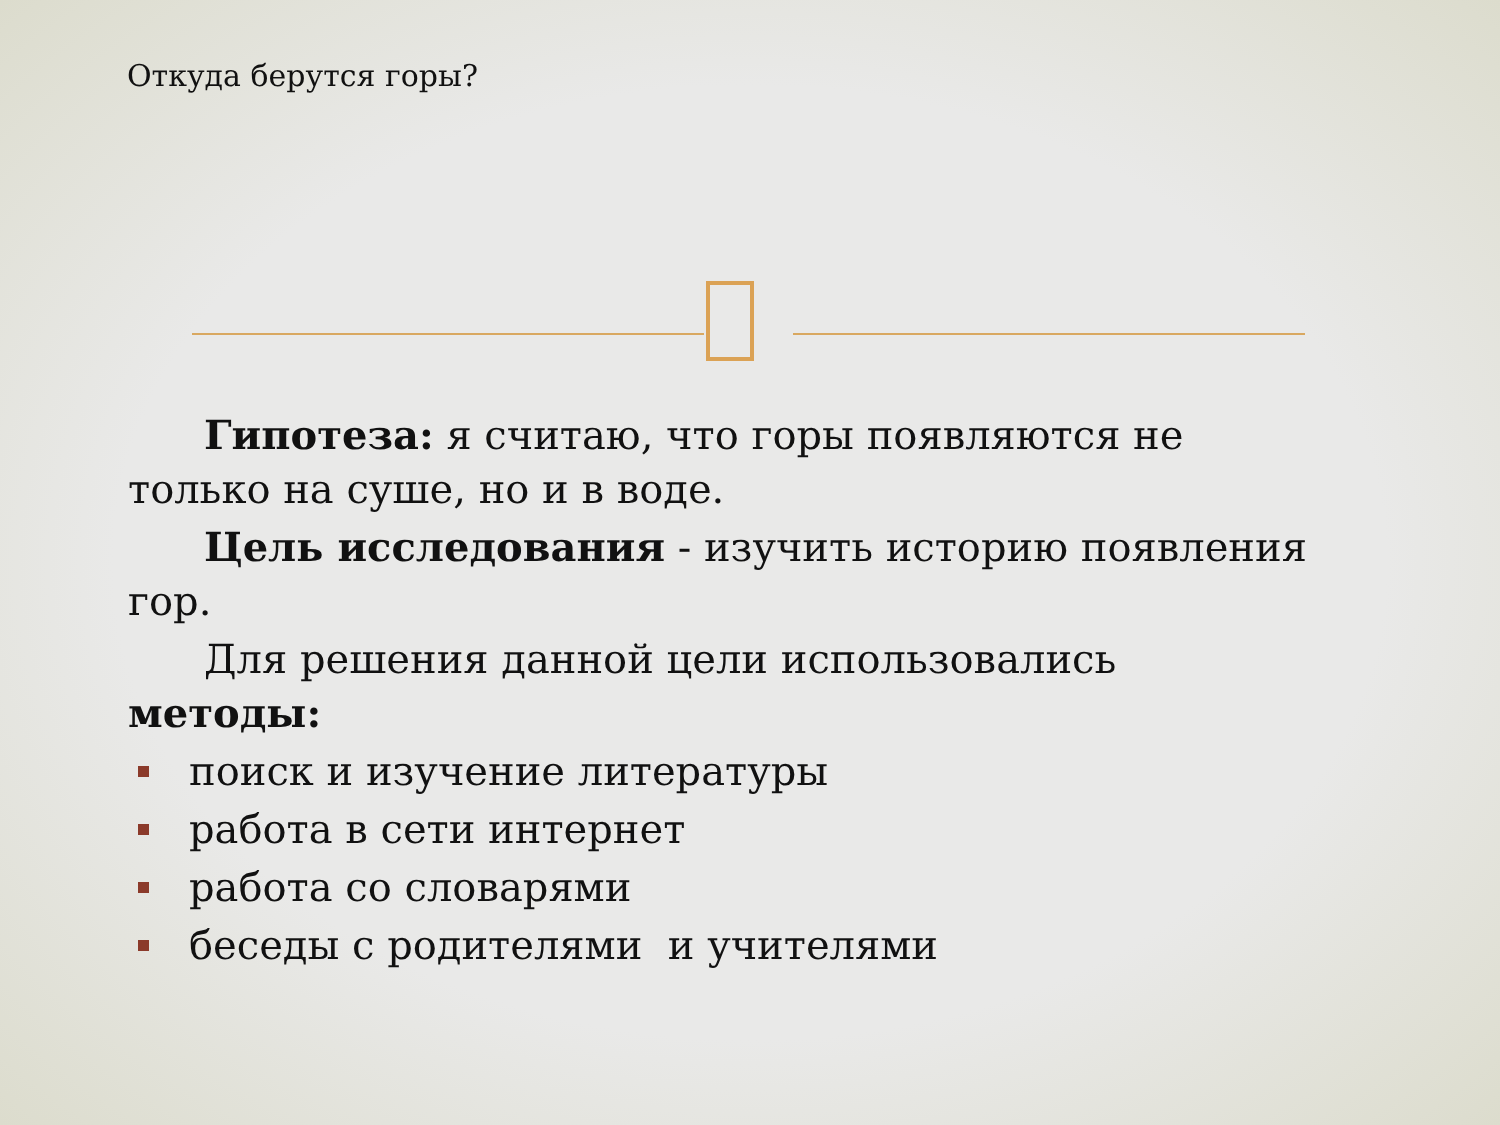Откуда берутся горы?
Гипотеза: я считаю, что горы появляются не только на суше, но и в воде.
Цель исследования - изучить историю появления гор.
Для решения данной цели использовались методы:
поиск и изучение литературы
работа в сети интернет
работа со словарями
беседы с родителями и учителями